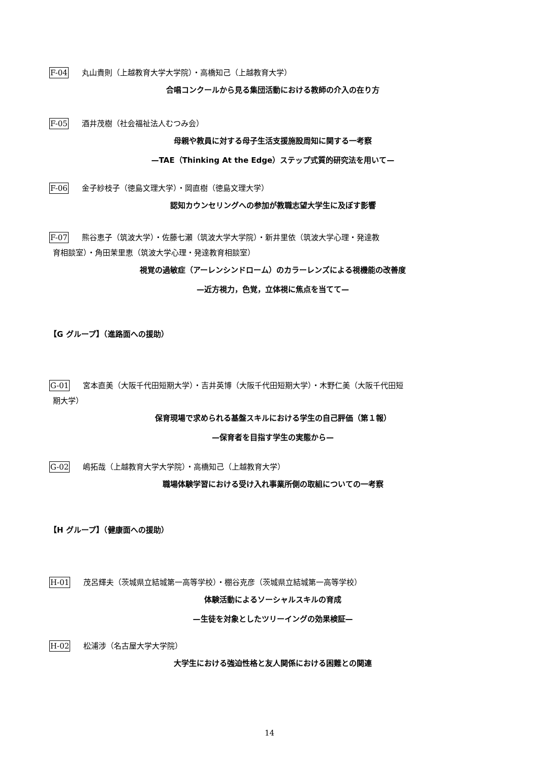F-04 丸山貴則（上越教育大学大学院）・高橋知己（上越教育大学）
合唱コンクールから見る集団活動における教師の介入の在り方
F-05 酒井茂樹（社会福祉法人むつみ会）
母親や教員に対する母子生活支援施設周知に関する一考察
—TAE（Thinking At the Edge）ステップ式質的研究法を用いて—
F-06 金子紗枝子（徳島文理大学）・岡直樹（徳島文理大学）
認知カウンセリングへの参加が教職志望大学生に及ぼす影響
F-07 熊谷恵子（筑波大学）・佐藤七瀬（筑波大学大学院）・新井里依（筑波大学心理・発達教
育相談室）・角田茉里恵（筑波大学心理・発達教育相談室）
視覚の過敏症（アーレンシンドローム）のカラーレンズによる視機能の改善度
—近方視力，色覚，立体視に焦点を当てて—
【G グループ】（進路面への援助）
G-01 宮本直美（大阪千代田短期大学）・吉井英博（大阪千代田短期大学）・木野仁美（大阪千代田短
期大学）
保育現場で求められる基盤スキルにおける学生の自己評価（第１報）
—保育者を目指す学生の実態から—
G-02 嶋拓哉（上越教育大学大学院）・高橋知己（上越教育大学）
職場体験学習における受け入れ事業所側の取組についての一考察
【H グループ】（健康面への援助）
H-01 茂呂輝夫（茨城県立結城第一高等学校）・棚谷克彦（茨城県立結城第一高等学校）
体験活動によるソーシャルスキルの育成
—生徒を対象としたツリーイングの効果検証—
H-02 松浦涉（名古屋大学大学院）
大学生における強迫性格と友人関係における困難との関連
14